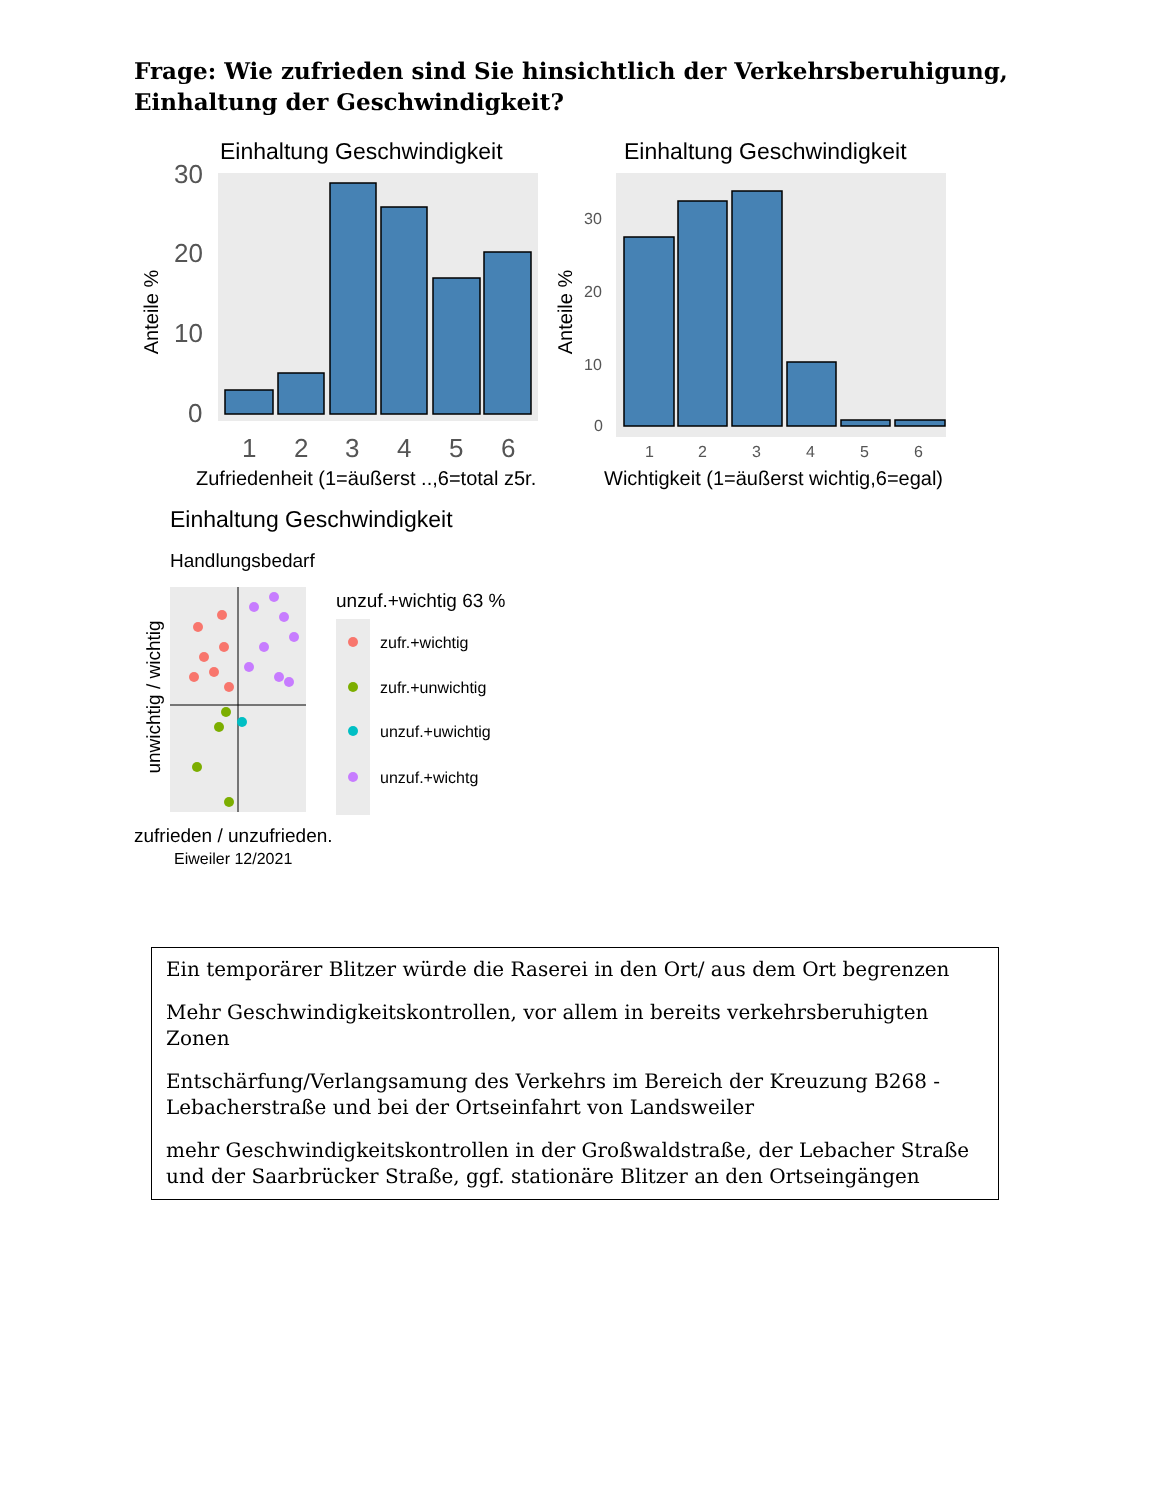Frage: Wie zufrieden sind Sie hinsichtlich der Verkehrsberuhigung, Einhaltung der Geschwindigkeit?
Einhaltung Geschwindigkeit
30
20
10
0
1
2
3
4
5
6
Anteile %
Zufriedenheit (1=äußerst ..,6=total z5r.
Einhaltung Geschwindigkeit
30
20
10
0
1
2
3
4
5
6
Anteile %
Wichtigkeit (1=äußerst wichtig,6=egal)
Einhaltung Geschwindigkeit
Handlungsbedarf
unwichtig / wichtig
zufrieden / unzufrieden.
Eiweiler 12/2021
unzuf.+wichtig 63 %
zufr.+wichtig
zufr.+unwichtig
unzuf.+uwichtig
unzuf.+wichtg
Ein temporärer Blitzer würde die Raserei in den Ort/ aus dem Ort begrenzen
Mehr Geschwindigkeitskontrollen, vor allem in bereits verkehrsberuhigten Zonen
Entschärfung/Verlangsamung des Verkehrs im Bereich der Kreuzung B268 - Lebacherstraße und bei der Ortseinfahrt von Landsweiler
mehr Geschwindigkeitskontrollen in der Großwaldstraße, der Lebacher Straße und der Saarbrücker Straße, ggf. stationäre Blitzer an den Ortseingängen